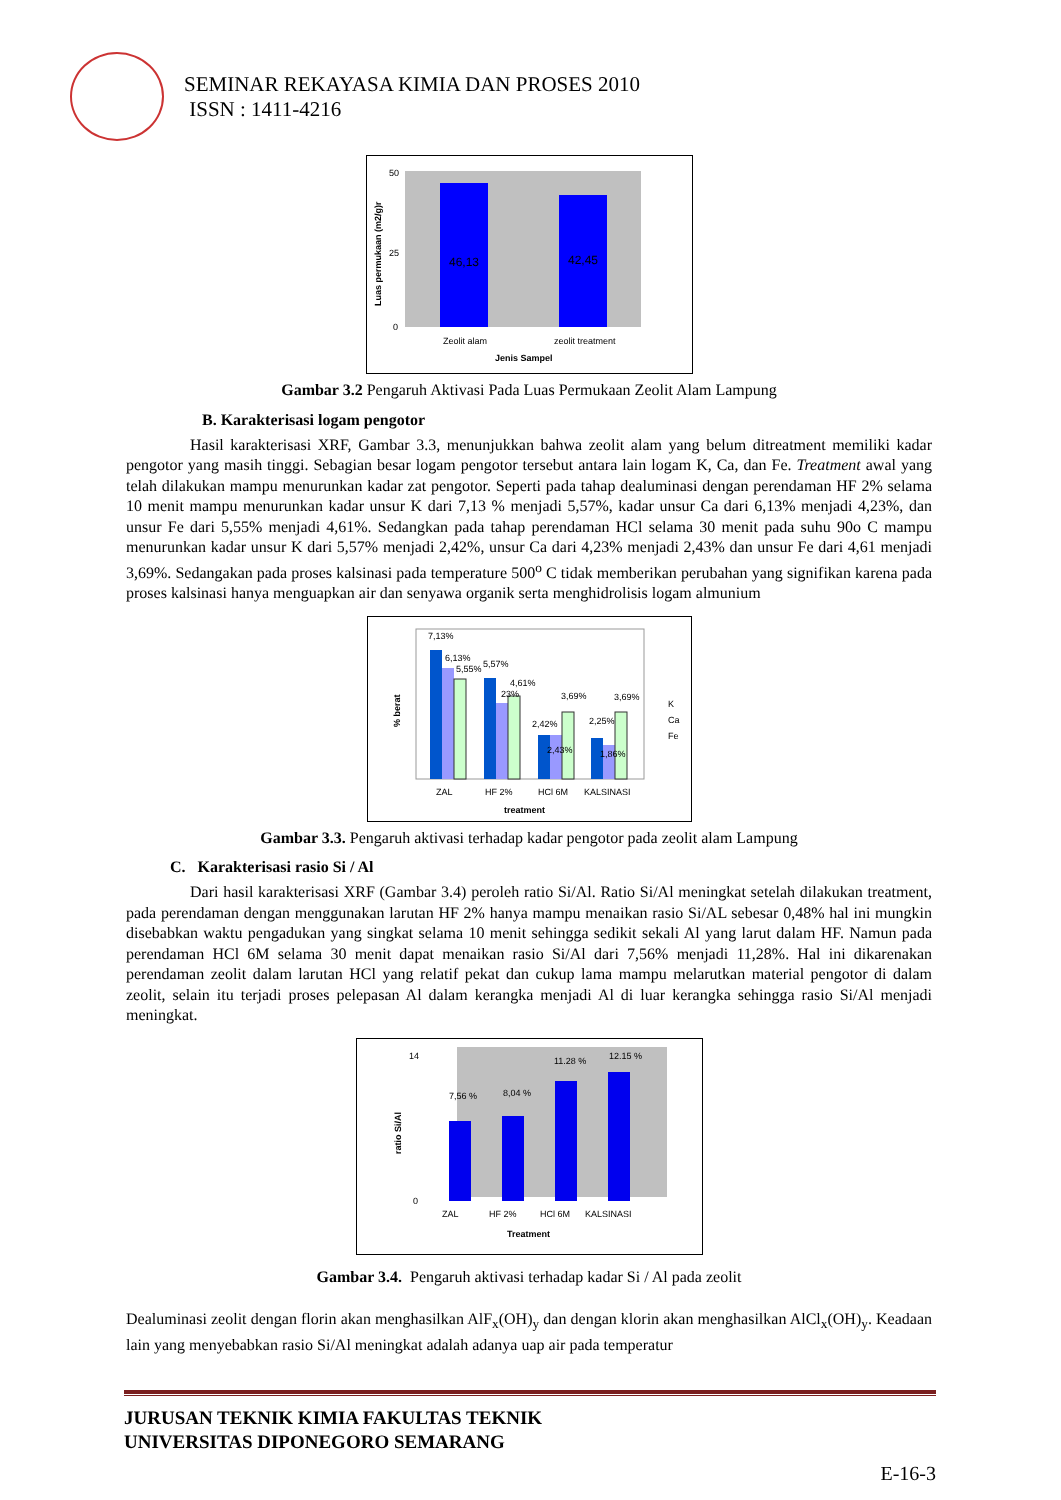SEMINAR REKAYASA KIMIA DAN PROSES 2010
ISSN : 1411-4216
46,13
42,45
Zeolit alam
zeolit treatment
Jenis Sampel
Luas permukaan (m2/g)r
50
25
0
Gambar 3.2 Pengaruh Aktivasi Pada Luas Permukaan Zeolit Alam Lampung
B. Karakterisasi logam pengotor
Hasil karakterisasi XRF, Gambar 3.3, menunjukkan bahwa zeolit alam yang belum ditreatment memiliki kadar pengotor yang masih tinggi. Sebagian besar logam pengotor tersebut antara lain logam K, Ca, dan Fe. Treatment awal yang telah dilakukan mampu menurunkan kadar zat pengotor. Seperti pada tahap dealuminasi dengan perendaman HF 2% selama 10 menit mampu menurunkan kadar unsur K dari 7,13 % menjadi 5,57%, kadar unsur Ca dari 6,13% menjadi 4,23%, dan unsur Fe dari 5,55% menjadi 4,61%. Sedangkan pada tahap perendaman HCl selama 30 menit pada suhu 90o C mampu menurunkan kadar unsur K dari 5,57% menjadi 2,42%, unsur Ca dari 4,23% menjadi 2,43% dan unsur Fe dari 4,61 menjadi 3,69%. Sedangakan pada proses kalsinasi pada temperature 500<sup>o</sup> C tidak memberikan perubahan yang signifikan karena pada proses kalsinasi hanya menguapkan air dan senyawa organik serta menghidrolisis logam almunium
7,13%
6,13%
5,55%
5,57%
4,61%
23%
3,69%
2,42%
2,43%
2,25%
3,69%
1,86%
ZAL
HF 2%
HCl 6M
KALSINASI
treatment
% berat
K
Ca
Fe
Gambar 3.3. Pengaruh aktivasi terhadap kadar pengotor pada zeolit alam Lampung
C. Karakterisasi rasio Si / Al
Dari hasil karakterisasi XRF (Gambar 3.4) peroleh ratio Si/Al. Ratio Si/Al meningkat setelah dilakukan treatment, pada perendaman dengan menggunakan larutan HF 2% hanya mampu menaikan rasio Si/AL sebesar 0,48% hal ini mungkin disebabkan waktu pengadukan yang singkat selama 10 menit sehingga sedikit sekali Al yang larut dalam HF. Namun pada perendaman HCl 6M selama 30 menit dapat menaikan rasio Si/Al dari 7,56% menjadi 11,28%. Hal ini dikarenakan perendaman zeolit dalam larutan HCl yang relatif pekat dan cukup lama mampu melarutkan material pengotor di dalam zeolit, selain itu terjadi proses pelepasan Al dalam kerangka menjadi Al di luar kerangka sehingga rasio Si/Al menjadi meningkat.
7,56 %
8,04 %
11.28 %
12.15 %
ZAL
HF 2%
HCl 6M
KALSINASI
Treatment
ratio Si/Al
14
0
Gambar 3.4. Pengaruh aktivasi terhadap kadar Si / Al pada zeolit
Dealuminasi zeolit dengan florin akan menghasilkan AlF<sub>x</sub>(OH)<sub>y</sub> dan dengan klorin akan menghasilkan AlCl<sub>x</sub>(OH)<sub>y</sub>. Keadaan lain yang menyebabkan rasio Si/Al meningkat adalah adanya uap air pada temperatur
JURUSAN TEKNIK KIMIA FAKULTAS TEKNIK
UNIVERSITAS DIPONEGORO SEMARANG
E-16-3